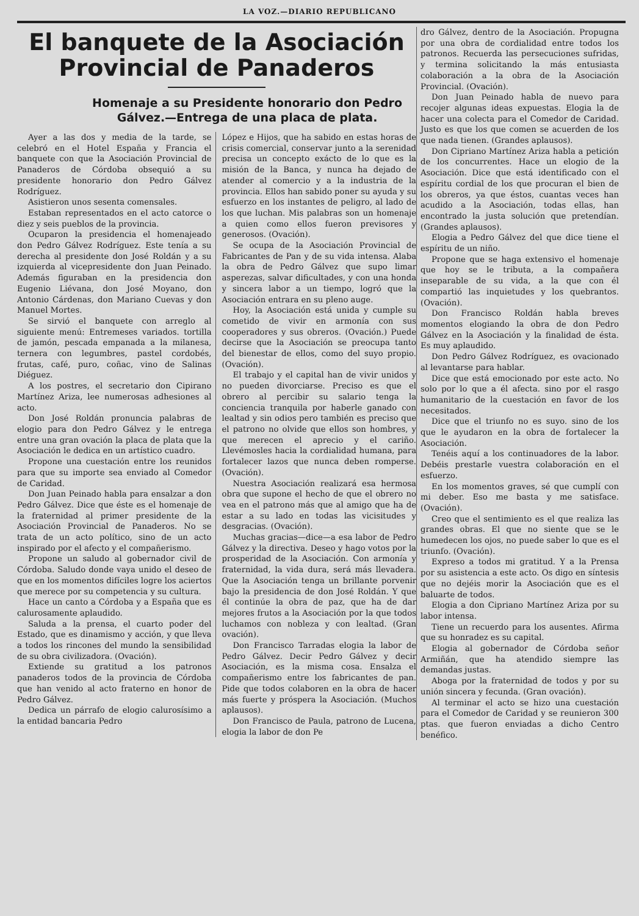LA VOZ.—DIARIO REPUBLICANO
El banquete de la Asociación Provincial de Panaderos
Homenaje a su Presidente honorario don Pedro Gálvez.—Entrega de una placa de plata.
Ayer a las dos y media de la tarde, se celebró en el Hotel España y Francia el banquete con que la Asociación Provincial de Panaderos de Córdoba obsequió a su presidente honorario don Pedro Gálvez Rodríguez.
Asistieron unos sesenta comensales.
Estaban representados en el acto catorce o diez y seis pueblos de la provincia.
Ocuparon la presidencia el homenajeado don Pedro Gálvez Rodríguez. Este tenía a su derecha al presidente don José Roldán y a su izquierda al vicepresidente don Juan Peinado. Además figuraban en la presidencia don Eugenio Liévana, don José Moyano, don Antonio Cárdenas, don Mariano Cuevas y don Manuel Mortes.
Se sirvió el banquete con arreglo al siguiente menú: Entremeses variados. tortilla de jamón, pescada empanada a la milanesa, ternera con legumbres, pastel cordobés, frutas, café, puro, coñac, vino de Salinas Diéguez.
A los postres, el secretario don Cipirano Martínez Ariza, lee numerosas adhesiones al acto.
Don José Roldán pronuncia palabras de elogio para don Pedro Gálvez y le entrega entre una gran ovación la placa de plata que la Asociación le dedica en un artístico cuadro.
Propone una cuestación entre los reunidos para que su importe sea enviado al Comedor de Caridad.
Don Juan Peinado habla para ensalzar a don Pedro Gálvez. Dice que éste es el homenaje de la fraternidad al primer presidente de la Asociación Provincial de Panaderos. No se trata de un acto político, sino de un acto inspirado por el afecto y el compañerismo.
Propone un saludo al gobernador civil de Córdoba. Saludo donde vaya unido el deseo de que en los momentos difíciles logre los aciertos que merece por su competencia y su cultura.
Hace un canto a Córdoba y a España que es calurosamente aplaudido.
Saluda a la prensa, el cuarto poder del Estado, que es dinamismo y acción, y que lleva a todos los rincones del mundo la sensibilidad de su obra civilizadora. (Ovación).
Extiende su gratitud a los patronos panaderos todos de la provincia de Córdoba que han venido al acto fraterno en honor de Pedro Gálvez.
Dedica un párrafo de elogio calurosísimo a la entidad bancaria Pedro
López e Hijos, que ha sabido en estas horas de crisis comercial, conservar junto a la serenidad precisa un concepto exácto de lo que es la misión de la Banca, y nunca ha dejado de atender al comercio y a la industria de la provincia. Ellos han sabido poner su ayuda y su esfuerzo en los instantes de peligro, al lado de los que luchan. Mis palabras son un homenaje a quien como ellos fueron previsores y generosos. (Ovación).
Se ocupa de la Asociación Provincial de Fabricantes de Pan y de su vida intensa. Alaba la obra de Pedro Gálvez que supo limar asperezas, salvar dificultades, y con una honda y sincera labor a un tiempo, logró que la Asociación entrara en su pleno auge.
Hoy, la Asociación está unida y cumple su cometido de vivir en armonía con sus cooperadores y sus obreros. (Ovación.) Puede decirse que la Asociación se preocupa tanto del bienestar de ellos, como del suyo propio. (Ovación).
El trabajo y el capital han de vivir unidos y no pueden divorciarse. Preciso es que el obrero al percibir su salario tenga la conciencia tranquila por haberle ganado con lealtad y sin odios pero también es preciso que el patrono no olvide que ellos son hombres, y que merecen el aprecio y el cariño. Llevémosles hacia la cordialidad humana, para fortalecer lazos que nunca deben romperse. (Ovación).
Nuestra Asociación realizará esa hermosa obra que supone el hecho de que el obrero no vea en el patrono más que al amigo que ha de estar a su lado en todas las vicisitudes y desgracias. (Ovación).
Muchas gracias—dice—a esa labor de Pedro Gálvez y la directiva. Deseo y hago votos por la prosperidad de la Asociación. Con armonía y fraternidad, la vida dura, será más llevadera. Que la Asociación tenga un brillante porvenir bajo la presidencia de don José Roldán. Y que él continúe la obra de paz, que ha de dar mejores frutos a la Asociación por la que todos luchamos con nobleza y con lealtad. (Gran ovación).
Don Francisco Tarradas elogia la labor de Pedro Gálvez. Decir Pedro Gálvez y decir Asociación, es la misma cosa. Ensalza el compañerismo entre los fabricantes de pan. Pide que todos colaboren en la obra de hacer más fuerte y próspera la Asociación. (Muchos aplausos).
Don Francisco de Paula, patrono de Lucena, elogia la labor de don Pe
dro Gálvez, dentro de la Asociación. Propugna por una obra de cordialidad entre todos los patronos. Recuerda las persecuciones sufridas, y termina solicitando la más entusiasta colaboración a la obra de la Asociación Provincial. (Ovación).
Don Juan Peinado habla de nuevo para recojer algunas ideas expuestas. Elogia la de hacer una colecta para el Comedor de Caridad. Justo es que los que comen se acuerden de los que nada tienen. (Grandes aplausos).
Don Cipriano Martínez Ariza habla a petición de los concurrentes. Hace un elogio de la Asociación. Dice que está identificado con el espíritu cordial de los que procuran el bien de los obreros, ya que éstos, cuantas veces han acudido a la Asociación, todas ellas, han encontrado la justa solución que pretendían. (Grandes aplausos).
Elogia a Pedro Gálvez del que dice tiene el espíritu de un niño.
Propone que se haga extensivo el homenaje que hoy se le tributa, a la compañera inseparable de su vida, a la que con él compartió las inquietudes y los quebrantos. (Ovación).
Don Francisco Roldán habla breves momentos elogiando la obra de don Pedro Gálvez en la Asociación y la finalidad de ésta. Es muy aplaudido.
Don Pedro Gálvez Rodríguez, es ovacionado al levantarse para hablar.
Dice que está emocionado por este acto. No solo por lo que a él afecta. sino por el rasgo humanitario de la cuestación en favor de los necesitados.
Dice que el triunfo no es suyo. sino de los que le ayudaron en la obra de fortalecer la Asociación.
Tenéis aquí a los continuadores de la labor. Debéis prestarle vuestra colaboración en el esfuerzo.
En los momentos graves, sé que cumplí con mi deber. Eso me basta y me satisface. (Ovación).
Creo que el sentimiento es el que realiza las grandes obras. El que no siente que se le humedecen los ojos, no puede saber lo que es el triunfo. (Ovación).
Expreso a todos mi gratitud. Y a la Prensa por su asistencia a este acto. Os digo en síntesis que no dejéis morir la Asociación que es el baluarte de todos.
Elogia a don Cipriano Martínez Ariza por su labor intensa.
Tiene un recuerdo para los ausentes. Afirma que su honradez es su capital.
Elogia al gobernador de Córdoba señor Armiñán, que ha atendido siempre las demandas justas.
Aboga por la fraternidad de todos y por su unión sincera y fecunda. (Gran ovación).
Al terminar el acto se hizo una cuestación para el Comedor de Caridad y se reunieron 300 ptas. que fueron enviadas a dicho Centro benéfico.